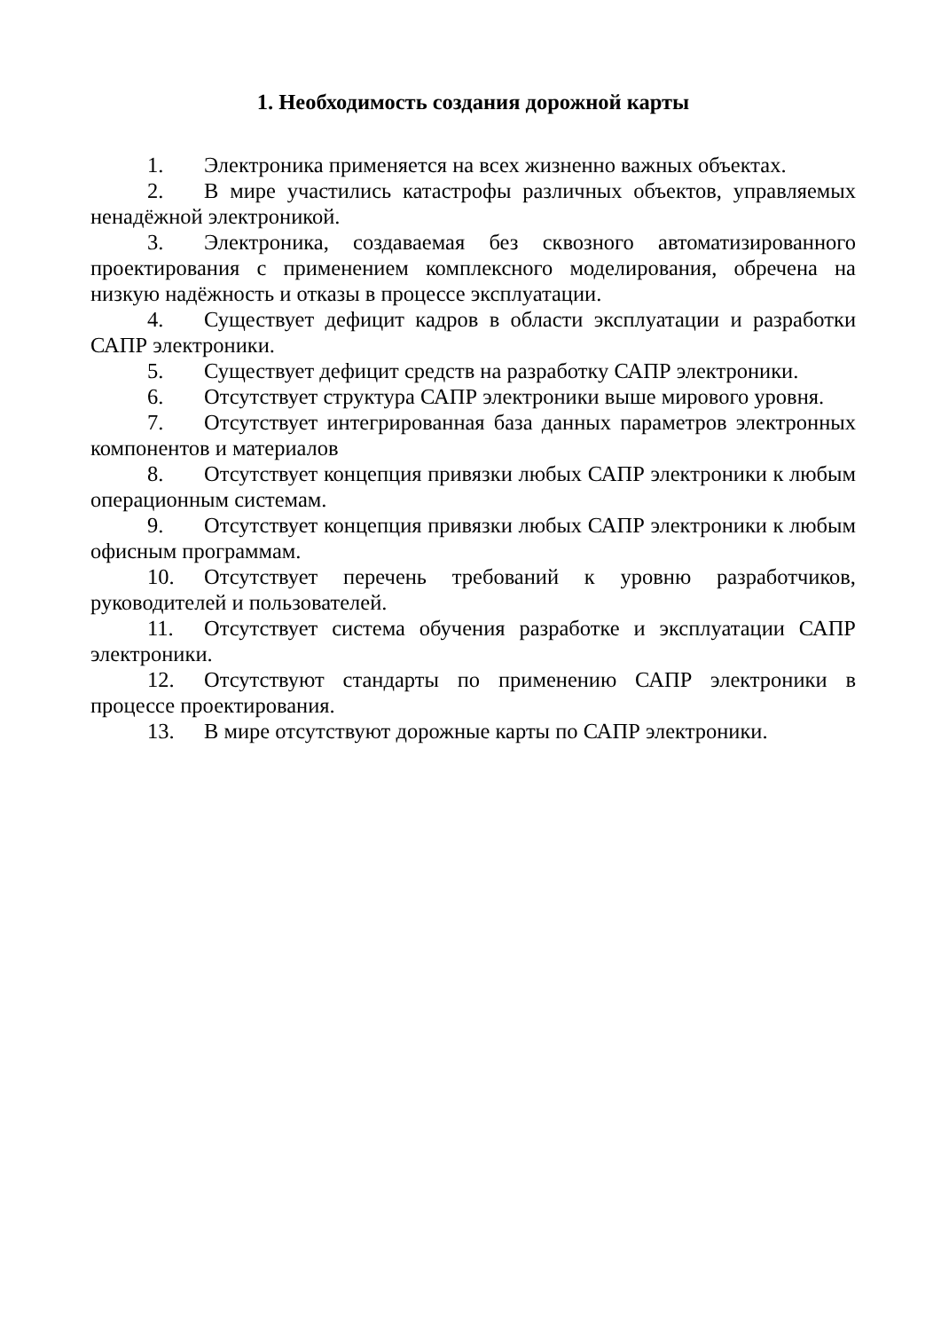1. Необходимость создания дорожной карты
1. Электроника применяется на всех жизненно важных объектах.
2. В мире участились катастрофы различных объектов, управляемых ненадёжной электроникой.
3. Электроника, создаваемая без сквозного автоматизированного проектирования с применением комплексного моделирования, обречена на низкую надёжность и отказы в процессе эксплуатации.
4. Существует дефицит кадров в области эксплуатации и разработки САПР электроники.
5. Существует дефицит средств на разработку САПР электроники.
6. Отсутствует структура САПР электроники выше мирового уровня.
7. Отсутствует интегрированная база данных параметров электронных компонентов и материалов
8. Отсутствует концепция привязки любых САПР электроники к любым операционным системам.
9. Отсутствует концепция привязки любых САПР электроники к любым офисным программам.
10. Отсутствует перечень требований к уровню разработчиков, руководителей и пользователей.
11. Отсутствует система обучения разработке и эксплуатации САПР электроники.
12. Отсутствуют стандарты по применению САПР электроники в процессе проектирования.
13. В мире отсутствуют дорожные карты по САПР электроники.